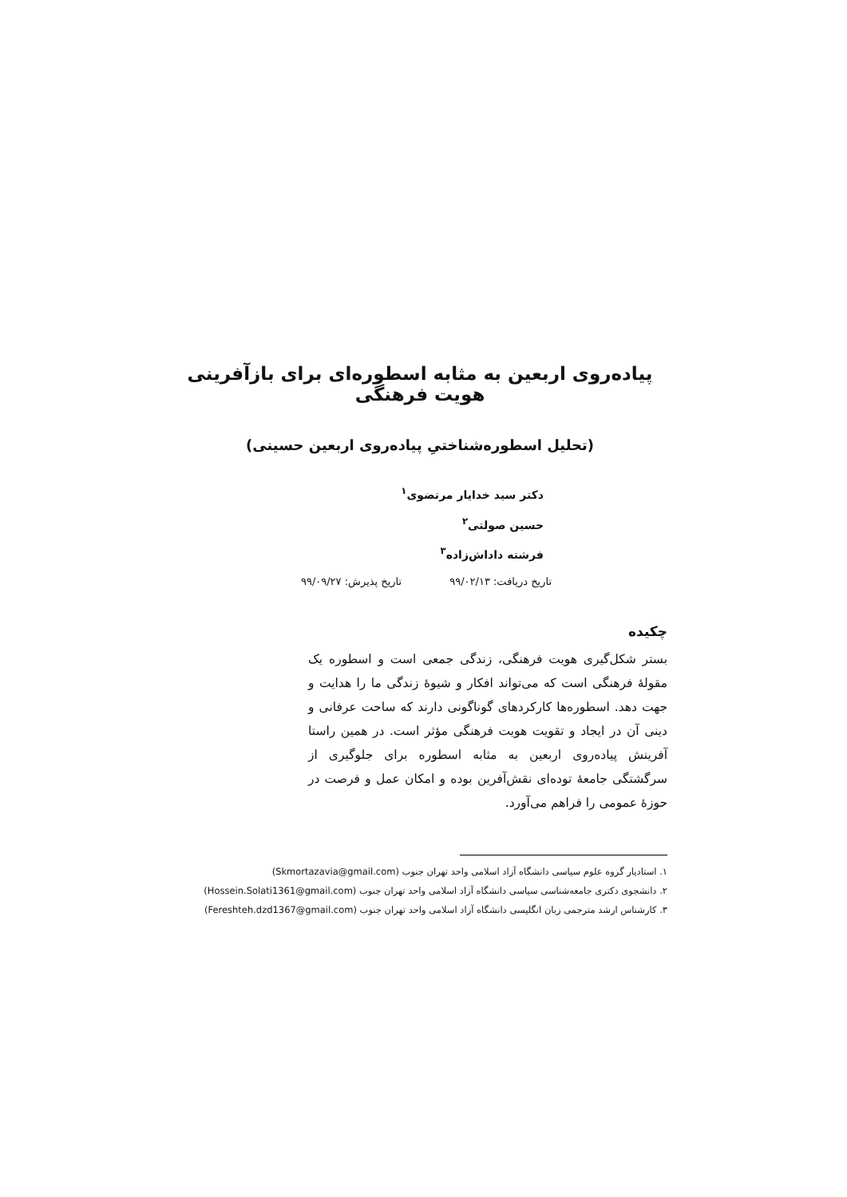پیاده‌روی اربعین به مثابه اسطوره‌ای برای بازآفرینی هویت فرهنگی
(تحلیل اسطوره‌شناختیِ پیاده‌روی اربعین حسینی)
دکتر سید خدایار مرتضوی<sup>۱</sup>
حسین صولتی<sup>۲</sup>
فرشته داداش‌زاده<sup>۳</sup>
تاریخ دریافت: ۹۹/۰۲/۱۳ تاریخ پذیرش: ۹۹/۰۹/۲۷
چکیده
بستر شکل‌گیری هویت فرهنگی، زندگی جمعی است و اسطوره یک مقولهٔ فرهنگی است که می‌تواند افکار و شیوهٔ زندگی ما را هدایت و جهت دهد. اسطوره‌ها کارکردهای گوناگونی دارند که ساحت عرفانی و دینی آن در ایجاد و تقویت هویت فرهنگی مؤثر است. در همین راستا آفرینش پیاده‌روی اربعین به مثابه اسطوره برای جلوگیری از سرگشتگی جامعهٔ توده‌ای نقش‌آفرین بوده و امکان عمل و فرصت در حوزهٔ عمومی را فراهم می‌آورد.
۱. استادیار گروه علوم سیاسی دانشگاه آزاد اسلامی واحد تهران جنوب (Skmortazavia@gmail.com)
۲. دانشجوی دکتری جامعه‌شناسی سیاسی دانشگاه آزاد اسلامی واحد تهران جنوب (Hossein.Solati1361@gmail.com)
۳. کارشناس ارشد مترجمی زبان انگلیسی دانشگاه آزاد اسلامی واحد تهران جنوب (Fereshteh.dzd1367@gmail.com)